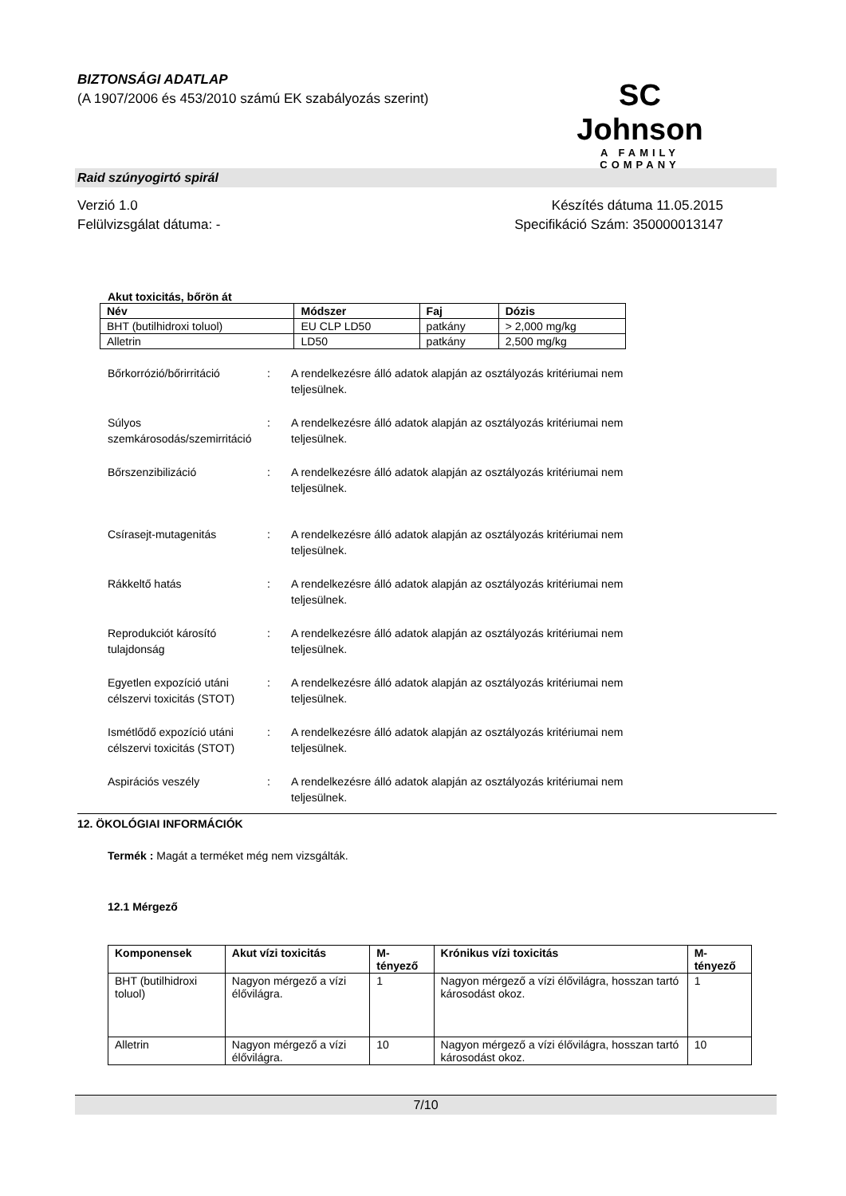BIZTONSÁGI ADATLAP
(A 1907/2006 és 453/2010 számú EK szabályozás szerint)
SC Johnson
A FAMILY COMPANY
Raid szúnyogirtó spirál
Verzió 1.0
Felülvizsgálat dátuma: -
Készítés dátuma 11.05.2015
Specifikáció Szám: 350000013147
Akut toxicitás, bőrön át
| Név | Módszer | Faj | Dózis |
| --- | --- | --- | --- |
| BHT (butilhidroxi toluol) | EU CLP LD50 | patkány | > 2,000 mg/kg |
| Alletrin | LD50 | patkány | 2,500 mg/kg |
Bőrkorrózió/bőrirritáció
: A rendelkezésre álló adatok alapján az osztályozás kritériumai nem teljesülnek.
Súlyos szemkárosodás/szemirritáció
: A rendelkezésre álló adatok alapján az osztályozás kritériumai nem teljesülnek.
Bőrszenzibilizáció : A rendelkezésre álló adatok alapján az osztályozás kritériumai nem teljesülnek.
Csírasejt-mutagenitás : A rendelkezésre álló adatok alapján az osztályozás kritériumai nem teljesülnek.
Rákkeltő hatás : A rendelkezésre álló adatok alapján az osztályozás kritériumai nem teljesülnek.
Reprodukciót károsító tulajdonság
: A rendelkezésre álló adatok alapján az osztályozás kritériumai nem teljesülnek.
Egyetlen expozíció utáni célszervi toxicitás (STOT)
: A rendelkezésre álló adatok alapján az osztályozás kritériumai nem teljesülnek.
Ismétlődő expozíció utáni célszervi toxicitás (STOT)
: A rendelkezésre álló adatok alapján az osztályozás kritériumai nem teljesülnek.
Aspirációs veszély : A rendelkezésre álló adatok alapján az osztályozás kritériumai nem teljesülnek.
12. ÖKOLÓGIAI INFORMÁCIÓK
Termék : Magát a terméket még nem vizsgálták.
12.1 Mérgező
| Komponensek | Akut vízi toxicitás | M-tényező | Krónikus vízi toxicitás | M-tényező |
| --- | --- | --- | --- | --- |
| BHT (butilhidroxi toluol) | Nagyon mérgező a vízi élővilágra. | 1 | Nagyon mérgező a vízi élővilágra, hosszan tartó károsodást okoz. | 1 |
| Alletrin | Nagyon mérgező a vízi élővilágra. | 10 | Nagyon mérgező a vízi élővilágra, hosszan tartó károsodást okoz. | 10 |
7/10